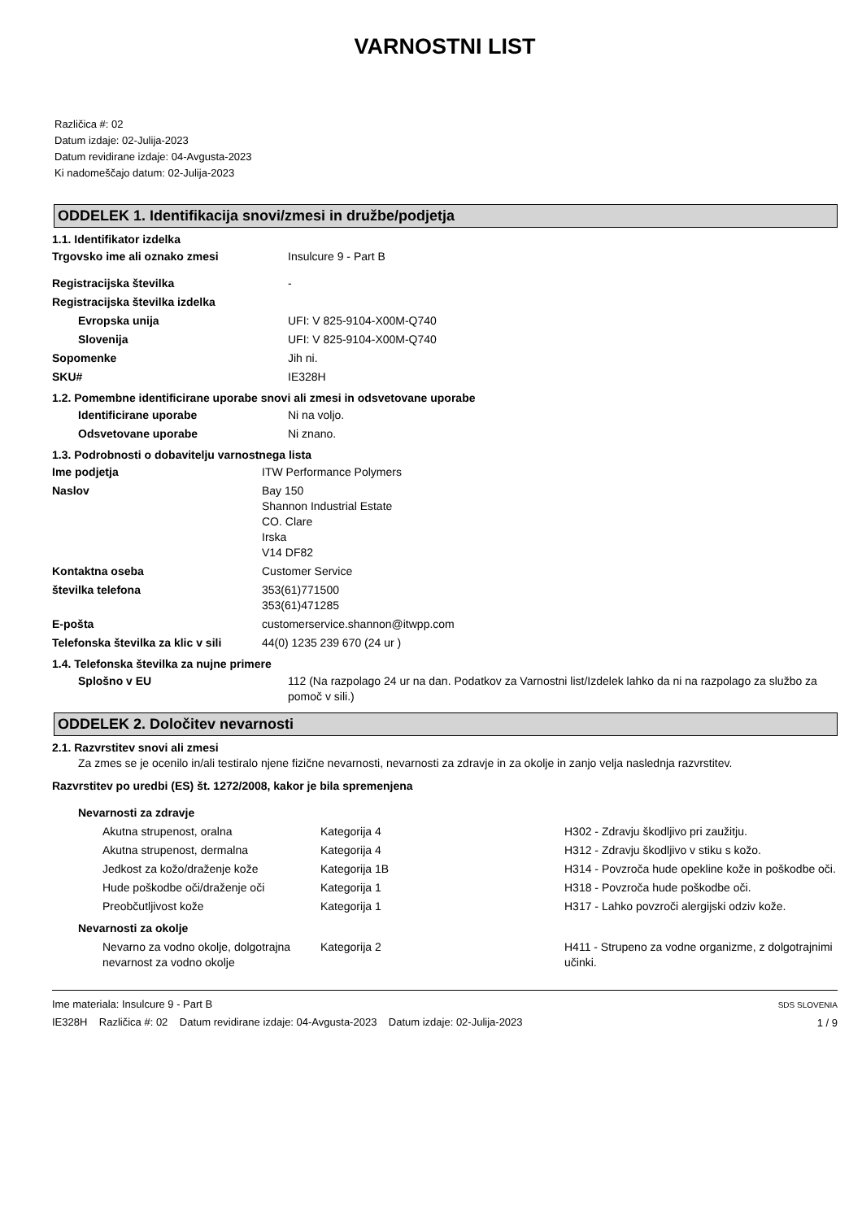VARNOSTNI LIST
Različica #: 02
Datum izdaje: 02-Julija-2023
Datum revidirane izdaje: 04-Avgusta-2023
Ki nadomeščajo datum: 02-Julija-2023
ODDELEK 1. Identifikacija snovi/zmesi in družbe/podjetja
1.1. Identifikator izdelka
| Trgovsko ime ali oznako zmesi | Insulcure 9 - Part B |
| Registracijska številka | - |
| Registracijska številka izdelka | |
| Evropska unija | UFI: V 825-9104-X00M-Q740 |
| Slovenija | UFI: V 825-9104-X00M-Q740 |
| Sopomenke | Jih ni. |
| SKU# | IE328H |
1.2. Pomembne identificirane uporabe snovi ali zmesi in odsvetovane uporabe
| Identificirane uporabe | Ni na voljo. |
| Odsvetovane uporabe | Ni znano. |
1.3. Podrobnosti o dobavitelju varnostnega lista
| Ime podjetja | ITW Performance Polymers |
| Naslov | Bay 150 Shannon Industrial Estate CO. Clare Irska V14 DF82 |
| Kontaktna oseba | Customer Service |
| številka telefona | 353(61)771500 353(61)471285 |
| E-pošta | customerservice.shannon@itwpp.com |
| Telefonska številka za klic v sili | 44(0) 1235 239 670 (24 ur ) |
1.4. Telefonska številka za nujne primere
| Splošno v EU | 112 (Na razpolago 24 ur na dan. Podatkov za Varnostni list/Izdelek lahko da ni na razpolago za službo za pomoč v sili.) |
ODDELEK 2. Določitev nevarnosti
2.1. Razvrstitev snovi ali zmesi
Za zmes se je ocenilo in/ali testiralo njene fizične nevarnosti, nevarnosti za zdravje in za okolje in zanjo velja naslednja razvrstitev.
Razvrstitev po uredbi (ES) št. 1272/2008, kakor je bila spremenjena
Nevarnosti za zdravje
| Akutna strupenost, oralna | Kategorija 4 | H302 - Zdravju škodljivo pri zaužitju. |
| Akutna strupenost, dermalna | Kategorija 4 | H312 - Zdravju škodljivo v stiku s kožo. |
| Jedkost za kožo/draženje kože | Kategorija 1B | H314 - Povzroča hude opekline kože in poškodbe oči. |
| Hude poškodbe oči/draženje oči | Kategorija 1 | H318 - Povzroča hude poškodbe oči. |
| Preobčutljivost kože | Kategorija 1 | H317 - Lahko povzroči alergijski odziv kože. |
Nevarnosti za okolje
| Nevarno za vodno okolje, dolgotrajna nevarnost za vodno okolje | Kategorija 2 | H411 - Strupeno za vodne organizme, z dolgotrajnimi učinki. |
Ime materiala: Insulcure 9 - Part B
IE328H Različica #: 02 Datum revidirane izdaje: 04-Avgusta-2023 Datum izdaje: 02-Julija-2023
SDS SLOVENIA
1 / 9